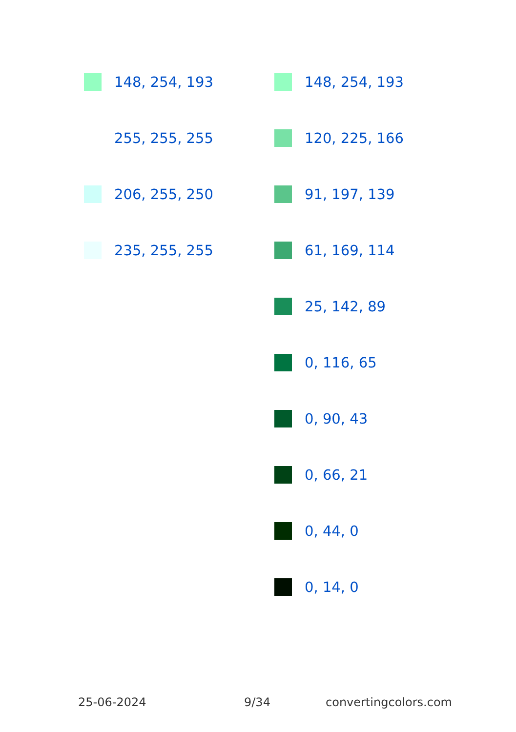148, 254, 193
255, 255, 255
206, 255, 250
235, 255, 255
148, 254, 193
120, 225, 166
91, 197, 139
61, 169, 114
25, 142, 89
0, 116, 65
0, 90, 43
0, 66, 21
0, 44, 0
0, 14, 0
25-06-2024 9/34 convertingcolors.com